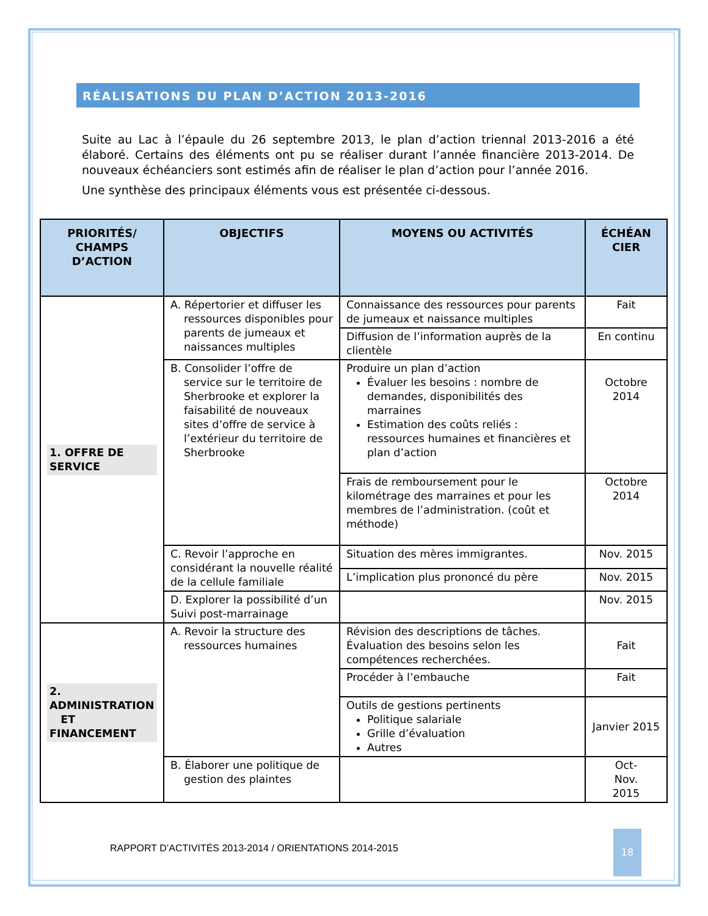RÉALISATIONS DU PLAN D’ACTION 2013-2016
Suite au Lac à l’épaule du 26 septembre 2013, le plan d’action triennal 2013-2016 a été élaboré. Certains des éléments ont pu se réaliser durant l’année financière 2013-2014. De nouveaux échéanciers sont estimés afin de réaliser le plan d’action pour l’année 2016.
Une synthèse des principaux éléments vous est présentée ci-dessous.
| PRIORITÉS/ CHAMPS D’ACTION | OBJECTIFS | MOYENS OU ACTIVITÉS | ÉCHÉAN CIER |
| --- | --- | --- | --- |
| 1. OFFRE DE SERVICE | A. Répertorier et diffuser les ressources disponibles pour parents de jumeaux et naissances multiples | Connaissance des ressources pour parents de jumeaux et naissance multiples | Fait |
| | | Diffusion de l’information auprès de la clientèle | En continu |
| | B. Consolider l’offre de service sur le territoire de Sherbrooke et explorer la faisabilité de nouveaux sites d’offre de service à l’extérieur du territoire de Sherbrooke | Produire un plan d’action Évaluer les besoins : nombre de demandes, disponibilités des marraines Estimation des coûts reliés : ressources humaines et financières et plan d’action | Octobre 2014 |
| | | Frais de remboursement pour le kilométrage des marraines et pour les membres de l’administration. (coût et méthode) | Octobre 2014 |
| | C. Revoir l’approche en considérant la nouvelle réalité de la cellule familiale | Situation des mères immigrantes. | Nov. 2015 |
| | | L’implication plus prononcé du père | Nov. 2015 |
| | D. Explorer la possibilité d’un Suivi post-marrainage | | Nov. 2015 |
| 2. ADMINISTRATION ET FINANCEMENT | A. Revoir la structure des ressources humaines | Révision des descriptions de tâches. Évaluation des besoins selon les compétences recherchées. | Fait |
| | | Procéder à l’embauche | Fait |
| | | Outils de gestions pertinents Politique salariale Grille d’évaluation Autres | Janvier 2015 |
| | B. Élaborer une politique de gestion des plaintes | | Oct- Nov. 2015 |
RAPPORT D’ACTIVITÉS 2013-2014 / ORIENTATIONS 2014-2015
18